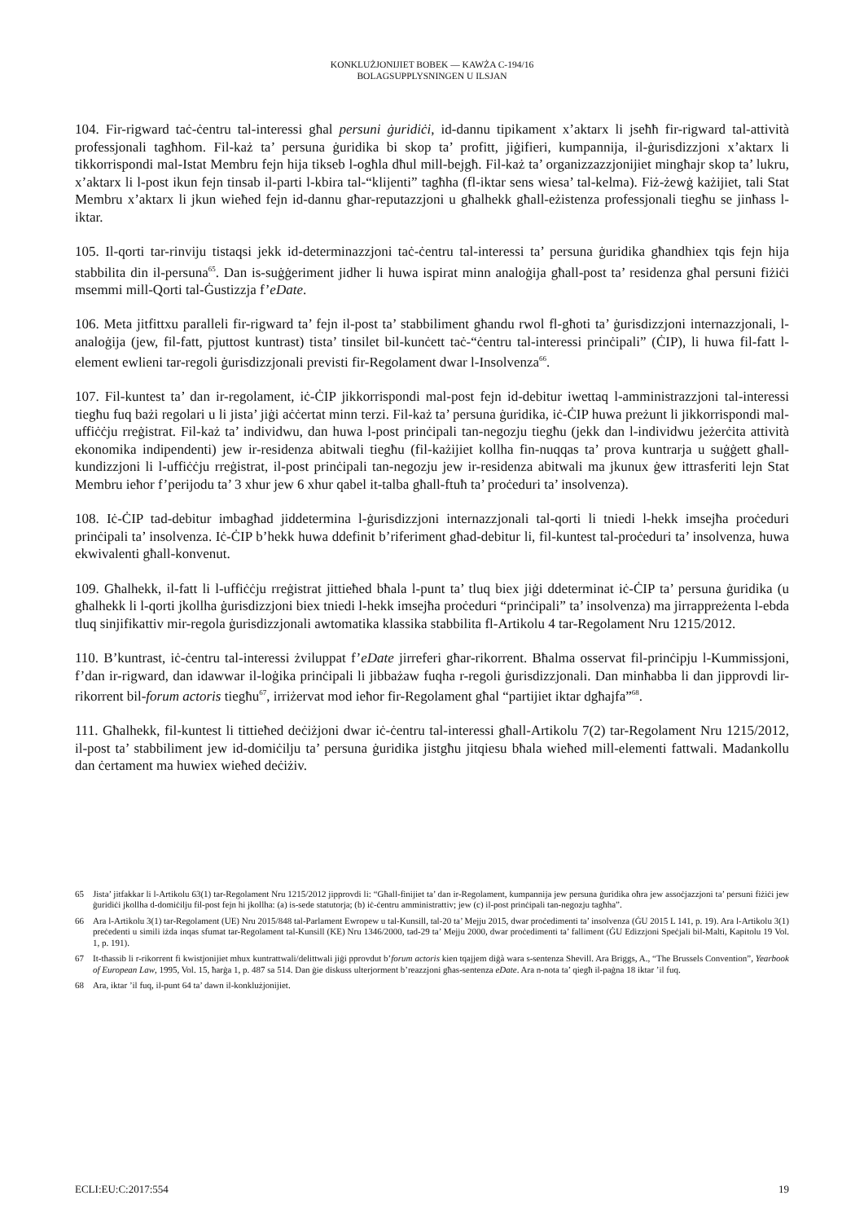KONKLUŻJONIJIET BOBEK — KAWŻA C-194/16
BOLAGSUPPLYSNINGEN U ILSJAN
104. Fir-rigward taċ-ċentru tal-interessi għal persuni ġuridiċi, id-dannu tipikament x’aktarx li jseħħ fir-rigward tal-attività professjonali tagħhom. Fil-każ ta’ persuna ġuridika bi skop ta’ profitt, jiġifieri, kumpannija, il-ġurisdizzjoni x’aktarx li tikkorrispondi mal-Istat Membru fejn hija tikseb l-ogħla dħul mill-bejgħ. Fil-każ ta’ organizzazzjonijiet mingħajr skop ta’ lukru, x’aktarx li l-post ikun fejn tinsab il-parti l-kbira tal-“klijenti” tagħha (fl-iktar sens wiesa’ tal-kelma). Fiż-żewġ każijiet, tali Stat Membru x’aktarx li jkun wieħed fejn id-dannu għar-reputazzjoni u għalhekk għall-eżistenza professjonali tiegħu se jinħass l-iktar.
105. Il-qorti tar-rinviju tistaqsi jekk id-determinazzjoni taċ-ċentru tal-interessi ta’ persuna ġuridika għandhiex tqis fejn hija stabbilita din il-persuna<sup>65</sup>. Dan is-suġġeriment jidher li huwa ispirat minn analoġija għall-post ta’ residenza għal persuni fiżiċi msemmi mill-Qorti tal-Ġustizzja f’eDate.
106. Meta jitfittxu paralleli fir-rigward ta’ fejn il-post ta’ stabbiliment għandu rwol fl-għoti ta’ ġurisdizzjoni internazzjonali, l-analoġija (jew, fil-fatt, pjuttost kuntrast) tista’ tinsilet bil-kunċett taċ-“ċentru tal-interessi prinċipali” (ĊIP), li huwa fil-fatt l-element ewlieni tar-regoli ġurisdizzjonali previsti fir-Regolament dwar l-Insolvenza<sup>66</sup>.
107. Fil-kuntest ta’ dan ir-regolament, iċ-ĊIP jikkorrispondi mal-post fejn id-debitur iwettaq l-amministrazzjoni tal-interessi tiegħu fuq bażi regolari u li jista’ jiġi aċċertat minn terzi. Fil-każ ta’ persuna ġuridika, iċ-ĊIP huwa preżunt li jikkorrispondi mal-uffiċċju rreġistrat. Fil-każ ta’ individwu, dan huwa l-post prinċipali tan-negozju tiegħu (jekk dan l-individwu jeżerċita attività ekonomika indipendenti) jew ir-residenza abitwali tiegħu (fil-każijiet kollha fin-nuqqas ta’ prova kuntrarja u suġġett għall-kundizzjoni li l-uffiċċju rreġistrat, il-post prinċipali tan-negozju jew ir-residenza abitwali ma jkunux ġew ittrasferiti lejn Stat Membru ieħor f’perijodu ta’ 3 xhur jew 6 xhur qabel it-talba għall-ftuħ ta’ proċeduri ta’ insolvenza).
108. Iċ-ĊIP tad-debitur imbagħad jiddetermina l-ġurisdizzjoni internazzjonali tal-qorti li tniedi l-hekk imsejħa proċeduri prinċipali ta’ insolvenza. Iċ-ĊIP b’hekk huwa ddefinit b’riferiment għad-debitur li, fil-kuntest tal-proċeduri ta’ insolvenza, huwa ekwivalenti għall-konvenut.
109. Għalhekk, il-fatt li l-uffiċċju rreġistrat jittieħed bħala l-punt ta’ tluq biex jiġi ddeterminat iċ-ĊIP ta’ persuna ġuridika (u għalhekk li l-qorti jkollha ġurisdizzjoni biex tniedi l-hekk imsejħa proċeduri “prinċipali” ta’ insolvenza) ma jirrappreżenta l-ebda tluq sinjifikattiv mir-regola ġurisdizzjonali awtomatika klassika stabbilita fl-Artikolu 4 tar-Regolament Nru 1215/2012.
110. B’kuntrast, iċ-ċentru tal-interessi żviluppat f’eDate jirreferi għar-rikorrent. Bħalma osservat fil-prinċipju l-Kummissjoni, f’dan ir-rigward, dan idawwar il-loġika prinċipali li jibbażaw fuqha r-regoli ġurisdizzjonali. Dan minħabba li dan jipprovdi lir-rikorrent bil-forum actoris tiegħu<sup>67</sup>, irriżervat mod ieħor fir-Regolament għal “partijiet iktar dgħajfa”<sup>68</sup>.
111. Għalhekk, fil-kuntest li tittieħed deċiżjoni dwar iċ-ċentru tal-interessi għall-Artikolu 7(2) tar-Regolament Nru 1215/2012, il-post ta’ stabbiliment jew id-domiċilju ta’ persuna ġuridika jistgħu jitqiesu bħala wieħed mill-elementi fattwali. Madankollu dan ċertament ma huwiex wieħed deċiżiv.
65 Jista’ jitfakkar li l-Artikolu 63(1) tar-Regolament Nru 1215/2012 jipprovdi li: “Għall-finijiet ta’ dan ir-Regolament, kumpannija jew persuna ġuridika oħra jew assoċjazzjoni ta’ persuni fiżiċi jew ġuridiċi jkollha d-domiċilju fil-post fejn hi jkollha: (a) is-sede statutorja; (b) iċ-ċentru amministrattiv; jew (c) il-post prinċipali tan-negozju tagħha”.
66 Ara l-Artikolu 3(1) tar-Regolament (UE) Nru 2015/848 tal-Parlament Ewropew u tal-Kunsill, tal-20 ta’ Mejju 2015, dwar proċedimenti ta’ insolvenza (ĠU 2015 L 141, p. 19). Ara l-Artikolu 3(1) preċedenti u simili iżda inqas sfumat tar-Regolament tal-Kunsill (KE) Nru 1346/2000, tad-29 ta’ Mejju 2000, dwar proċedimenti ta’ falliment (ĠU Edizzjoni Speċjali bil-Malti, Kapitolu 19 Vol. 1, p. 191).
67 It-tħassib li r-rikorrent fi kwistjonijiet mhux kuntrattwali/delittwali jiġi pprovdut b’forum actoris kien tqajjem diġà wara s-sentenza Shevill. Ara Briggs, A., “The Brussels Convention”, Yearbook of European Law, 1995, Vol. 15, ħarġa 1, p. 487 sa 514. Dan ġie diskuss ulterjorment b’reazzjoni għas-sentenza eDate. Ara n-nota ta’ qiegħ il-paġna 18 iktar ’il fuq.
68 Ara, iktar ’il fuq, il-punt 64 ta’ dawn il-konklużjonijiet.
ECLI:EU:C:2017:554 19